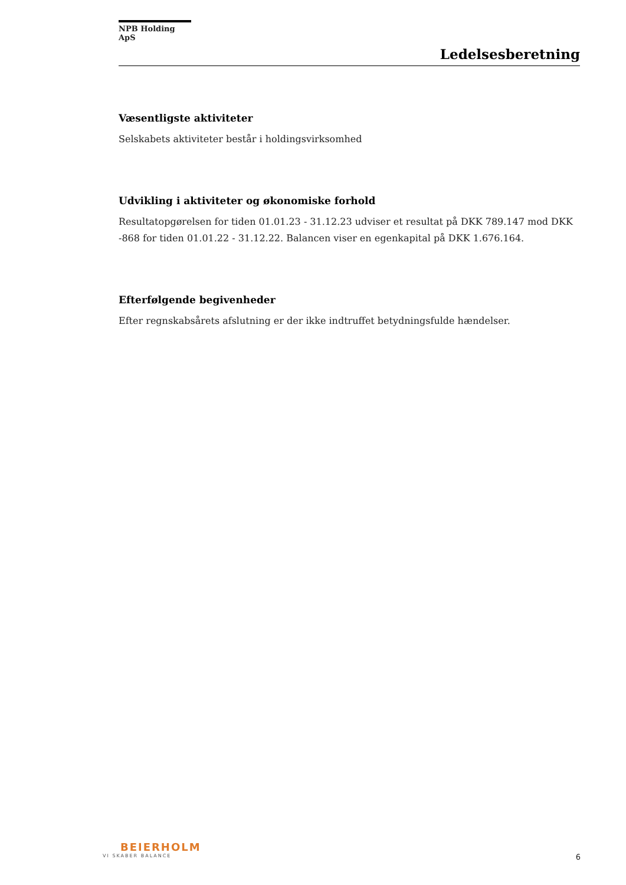NPB Holding ApS
Ledelsesberetning
Væsentligste aktiviteter
Selskabets aktiviteter består i holdingsvirksomhed
Udvikling i aktiviteter og økonomiske forhold
Resultatopgørelsen for tiden 01.01.23 - 31.12.23 udviser et resultat på DKK 789.147 mod DKK -868 for tiden 01.01.22 - 31.12.22. Balancen viser en egenkapital på DKK 1.676.164.
Efterfølgende begivenheder
Efter regnskabsårets afslutning er der ikke indtruffet betydningsfulde hændelser.
BEIERHOLM
VI SKABER BALANCE
6